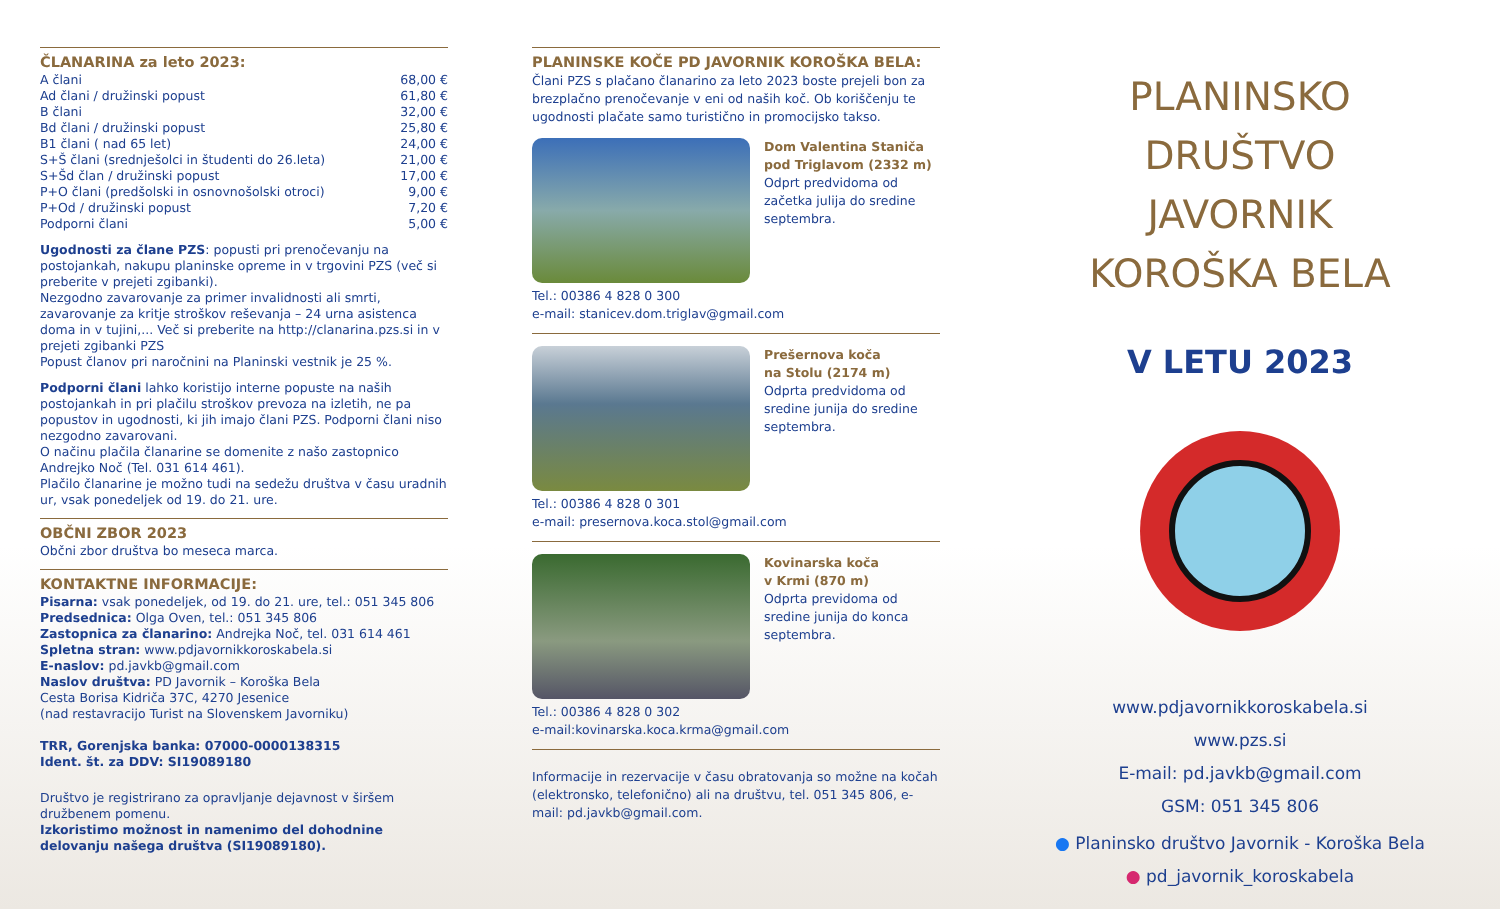ČLANARINA za leto 2023:
| A člani | 68,00 € |
| Ad člani / družinski popust | 61,80 € |
| B člani | 32,00 € |
| Bd člani / družinski popust | 25,80 € |
| B1 člani ( nad 65 let) | 24,00 € |
| S+Š člani (srednješolci in študenti do 26.leta) | 21,00 € |
| S+Šd član / družinski popust | 17,00 € |
| P+O člani (predšolski in osnovnošolski otroci) | 9,00 € |
| P+Od / družinski popust | 7,20 € |
| Podporni člani | 5,00 € |
Ugodnosti za člane PZS: popusti pri prenočevanju na postojankah, nakupu planinske opreme in v trgovini PZS (več si preberite v prejeti zgibanki).
Nezgodno zavarovanje za primer invalidnosti ali smrti, zavarovanje za kritje stroškov reševanja – 24 urna asistenca doma in v tujini,... Več si preberite na http://clanarina.pzs.si in v prejeti zgibanki PZS
Popust članov pri naročnini na Planinski vestnik je 25 %.
Podporni člani lahko koristijo interne popuste na naših postojankah in pri plačilu stroškov prevoza na izletih, ne pa popustov in ugodnosti, ki jih imajo člani PZS. Podporni člani niso nezgodno zavarovani.
O načinu plačila članarine se domenite z našo zastopnico Andrejko Noč (Tel. 031 614 461).
Plačilo članarine je možno tudi na sedežu društva v času uradnih ur, vsak ponedeljek od 19. do 21. ure.
OBČNI ZBOR 2023
Občni zbor društva bo meseca marca.
KONTAKTNE INFORMACIJE:
Pisarna: vsak ponedeljek, od 19. do 21. ure, tel.: 051 345 806
Predsednica: Olga Oven, tel.: 051 345 806
Zastopnica za članarino: Andrejka Noč, tel. 031 614 461
Spletna stran: www.pdjavornikkoroskabela.si
E-naslov: pd.javkb@gmail.com
Naslov društva: PD Javornik – Koroška Bela
Cesta Borisa Kidriča 37C, 4270 Jesenice
(nad restavracijo Turist na Slovenskem Javorniku)
TRR, Gorenjska banka: 07000-0000138315
Ident. št. za DDV: SI19089180
Društvo je registrirano za opravljanje dejavnost v širšem družbenem pomenu.
Izkoristimo možnost in namenimo del dohodnine delovanju našega društva (SI19089180).
PLANINSKE KOČE PD JAVORNIK KOROŠKA BELA:
Člani PZS s plačano članarino za leto 2023 boste prejeli bon za brezplačno prenočevanje v eni od naših koč. Ob koriščenju te ugodnosti plačate samo turistično in promocijsko takso.
Dom Valentina Staniča
pod Triglavom (2332 m)
Odprt predvidoma od začetka julija do sredine septembra.
Tel.: 00386 4 828 0 300
e-mail: stanicev.dom.triglav@gmail.com
Prešernova koča
na Stolu (2174 m)
Odprta predvidoma od sredine junija do sredine septembra.
Tel.: 00386 4 828 0 301
e-mail: presernova.koca.stol@gmail.com
Kovinarska koča
v Krmi (870 m)
Odprta previdoma od sredine junija do konca septembra.
Tel.: 00386 4 828 0 302
e-mail:kovinarska.koca.krma@gmail.com
Informacije in rezervacije v času obratovanja so možne na kočah (elektronsko, telefonično) ali na društvu, tel. 051 345 806, e-mail: pd.javkb@gmail.com.
PLANINSKO DRUŠTVO
JAVORNIK
KOROŠKA BELA
V LETU 2023
www.pdjavornikkoroskabela.si
www.pzs.si
E-mail: pd.javkb@gmail.com
GSM: 051 345 806
● Planinsko društvo Javornik - Koroška Bela
● pd_javornik_koroskabela